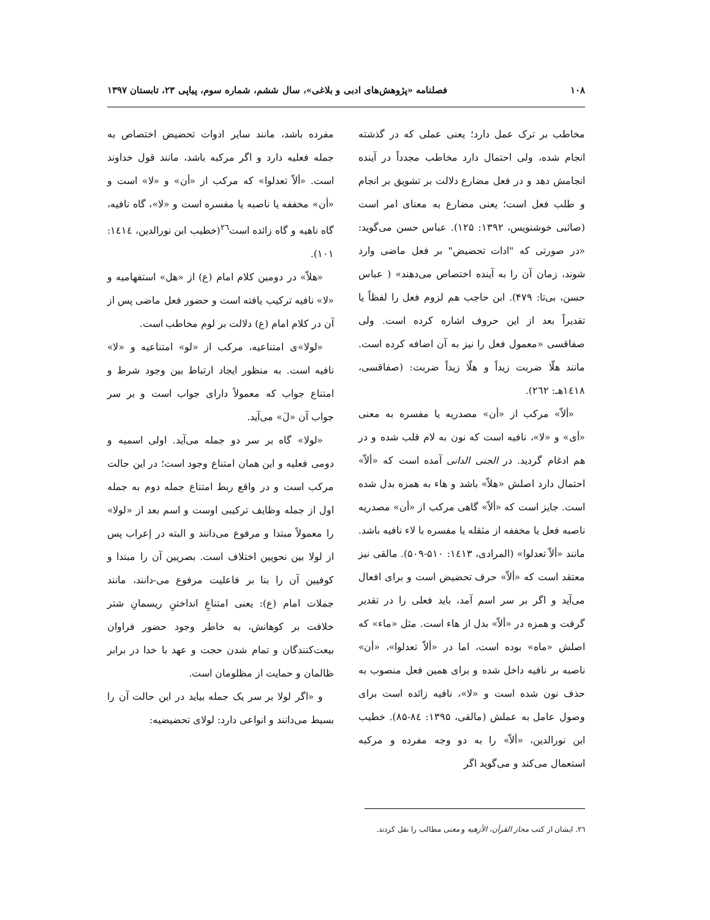۱۰۸ فصلنامه «پژوهش‌های ادبی و بلاغی»، سال ششم، شماره سوم، پیاپی ۲۳، تابستان ۱۳۹۷
مخاطب بر ترک عمل دارد؛ یعنی عملی که در گذشته انجام شده، ولی احتمال دارد مخاطب مجدداً در آینده انجامش دهد و در فعل مضارع دلالت بر تشویق بر انجام و طلب فعل است؛ یعنی مضارع به معنای امر است (صائبی خوشنویس، ۱۳۹۲: ۱۲۵). عباس حسن می‌گوید: «در صورتی که "ادات تحضیض" بر فعل ماضی وارد شوند، زمان آن را به آینده اختصاص می‌دهند» ( عباس حسن، بی‌تا: ۴۷۹). ابن حاجب هم لزوم فعل را لفظاً یا تقدیراً بعد از این حروف اشاره کرده است. ولی صفاقسی «معمول فعل را نیز به آن اضافه کرده است. مانند هلّا ضربت زیداً و هلّا زیداً ضربت: (صفاقسی، ۱٤۱۸هـ: ۲٦۲).
«ألاّ» مرکب از «أن» مصدریه یا مفسره به معنی «أی» و «لا»، نافیه است که نون به لام قلب شده و در هم ادغام گردید. در الجنی الدانی آمده است که «ألاّ» احتمال دارد اصلش «هلاّ» باشد و هاء به همزه بدل شده است. جایز است که «ألاّ» گاهی مرکب از «أن» مصدریه ناصبه فعل یا مخففه از مثقله یا مفسره با لاء نافیه باشد. مانند «ألاّ تعدلوا» (المرادی، ۱٤۱۳: ۵۱۰-۵۰۹). مالقی نیز معتقد است که «ألاّ» حرف تحضیض است و برای افعال می‌آید و اگر بر سر اسم آمد، باید فعلی را در تقدیر گرفت و همزه در «ألاّ» بدل از هاء است. مثل «ماء» که اصلش «ماه» بوده است، اما در «ألاّ تعدلوا»، «أن» ناصبه بر نافیه داخل شده و برای همین فعل منصوب به حذف نون شده است و «لا»، نافیه زائده است برای وصول عامل به عملش (مالقی، ۱۳۹۵: ۸٤-۸۵). خطیب ابن نورالدین، «ألاّ» را به دو وجه مفرده و مرکبه استعمال می‌کند و می‌گوید اگر
مفرده باشد، مانند سایر ادوات تحضیض اختصاص به جمله فعلیه دارد و اگر مرکبه باشد، مانند قول خداوند است. «ألاّ تعدلوا» که مرکب از «أن» و «لا» است و «أن» مخففه یا ناصبه یا مفسره است و «لا»، گاه نافیه، گاه ناهیه و گاه زائده است<sup>۲٦</sup>(خطیب ابن نورالدین، ۱٤۱٤: ۱۰۱).
«هلاّ» در دومین کلام امام (ع) از «هل» استفهامیه و «لا» نافیه ترکیب یافته است و حضور فعل ماضی پس از آن در کلام امام (ع) دلالت بر لوم مخاطب است.
«لولا»ی امتناعیه، مرکب از «لو» امتناعیه و «لا» نافیه است. به منظور ایجاد ارتباط بین وجود شرط و امتناع جواب که معمولاً دارای جواب است و بر سر جواب آن «لَ» می‌آید.
«لولا» گاه بر سر دو جمله می‌آید. اولی اسمیه و دومی فعلیه و این همان امتناع وجود است؛ در این حالت مرکب است و در واقع ربط امتناع جمله دوم به جمله اول از جمله وظایف ترکیبی اوست و اسم بعد از «لولا» را معمولاً مبتدا و مرفوع می‌دانند و البته در إعراب پس از لولا بین نحویین اختلاف است. بصریین آن را مبتدا و کوفیین آن را بنا بر فاعلیت مرفوع می-دانند، مانند جملات امام (ع): یعنی امتناعِ انداختنِ ریسمانِ شتر خلافت بر کوهانش، به خاطر وجود حضور فراوان بیعت‌کنندگان و تمام شدن حجت و عهد با خدا در برابر ظالمان و حمایت از مظلومان است.
و «اگر لولا بر سر یک جمله بیاید در این حالت آن را بسیط می‌دانند و انواعی دارد: لولای تحضیضیه:
۲٦. ایشان از کتب مجاز القرآن، الأزهیه و مغنی مطالب را نقل کردند.